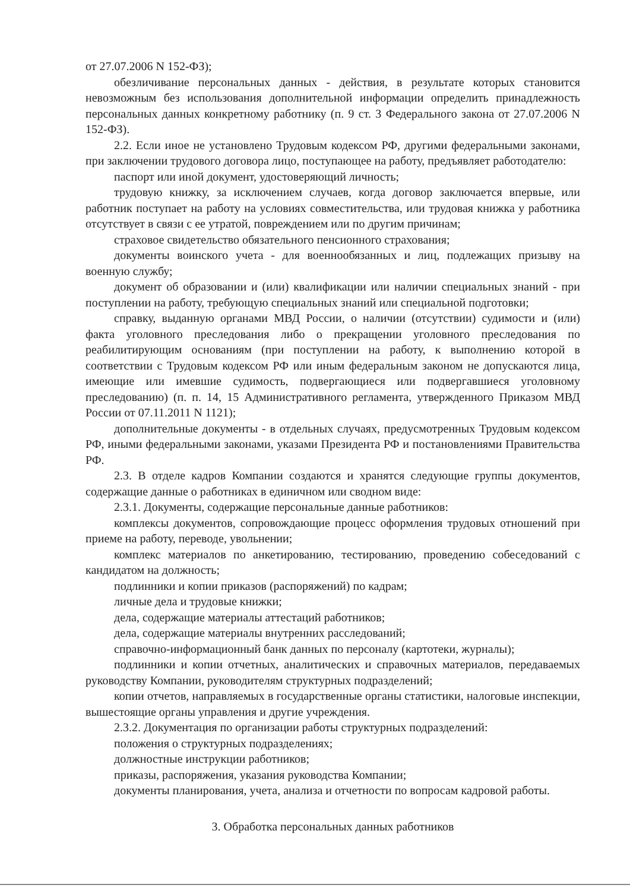от 27.07.2006 N 152-ФЗ);
обезличивание персональных данных - действия, в результате которых становится невозможным без использования дополнительной информации определить принадлежность персональных данных конкретному работнику (п. 9 ст. 3 Федерального закона от 27.07.2006 N 152-ФЗ).
2.2. Если иное не установлено Трудовым кодексом РФ, другими федеральными законами, при заключении трудового договора лицо, поступающее на работу, предъявляет работодателю:
паспорт или иной документ, удостоверяющий личность;
трудовую книжку, за исключением случаев, когда договор заключается впервые, или работник поступает на работу на условиях совместительства, или трудовая книжка у работника отсутствует в связи с ее утратой, повреждением или по другим причинам;
страховое свидетельство обязательного пенсионного страхования;
документы воинского учета - для военнообязанных и лиц, подлежащих призыву на военную службу;
документ об образовании и (или) квалификации или наличии специальных знаний - при поступлении на работу, требующую специальных знаний или специальной подготовки;
справку, выданную органами МВД России, о наличии (отсутствии) судимости и (или) факта уголовного преследования либо о прекращении уголовного преследования по реабилитирующим основаниям (при поступлении на работу, к выполнению которой в соответствии с Трудовым кодексом РФ или иным федеральным законом не допускаются лица, имеющие или имевшие судимость, подвергающиеся или подвергавшиеся уголовному преследованию) (п. п. 14, 15 Административного регламента, утвержденного Приказом МВД России от 07.11.2011 N 1121);
дополнительные документы - в отдельных случаях, предусмотренных Трудовым кодексом РФ, иными федеральными законами, указами Президента РФ и постановлениями Правительства РФ.
2.3. В отделе кадров Компании создаются и хранятся следующие группы документов, содержащие данные о работниках в единичном или сводном виде:
2.3.1. Документы, содержащие персональные данные работников:
комплексы документов, сопровождающие процесс оформления трудовых отношений при приеме на работу, переводе, увольнении;
комплекс материалов по анкетированию, тестированию, проведению собеседований с кандидатом на должность;
подлинники и копии приказов (распоряжений) по кадрам;
личные дела и трудовые книжки;
дела, содержащие материалы аттестаций работников;
дела, содержащие материалы внутренних расследований;
справочно-информационный банк данных по персоналу (картотеки, журналы);
подлинники и копии отчетных, аналитических и справочных материалов, передаваемых руководству Компании, руководителям структурных подразделений;
копии отчетов, направляемых в государственные органы статистики, налоговые инспекции, вышестоящие органы управления и другие учреждения.
2.3.2. Документация по организации работы структурных подразделений:
положения о структурных подразделениях;
должностные инструкции работников;
приказы, распоряжения, указания руководства Компании;
документы планирования, учета, анализа и отчетности по вопросам кадровой работы.
3. Обработка персональных данных работников